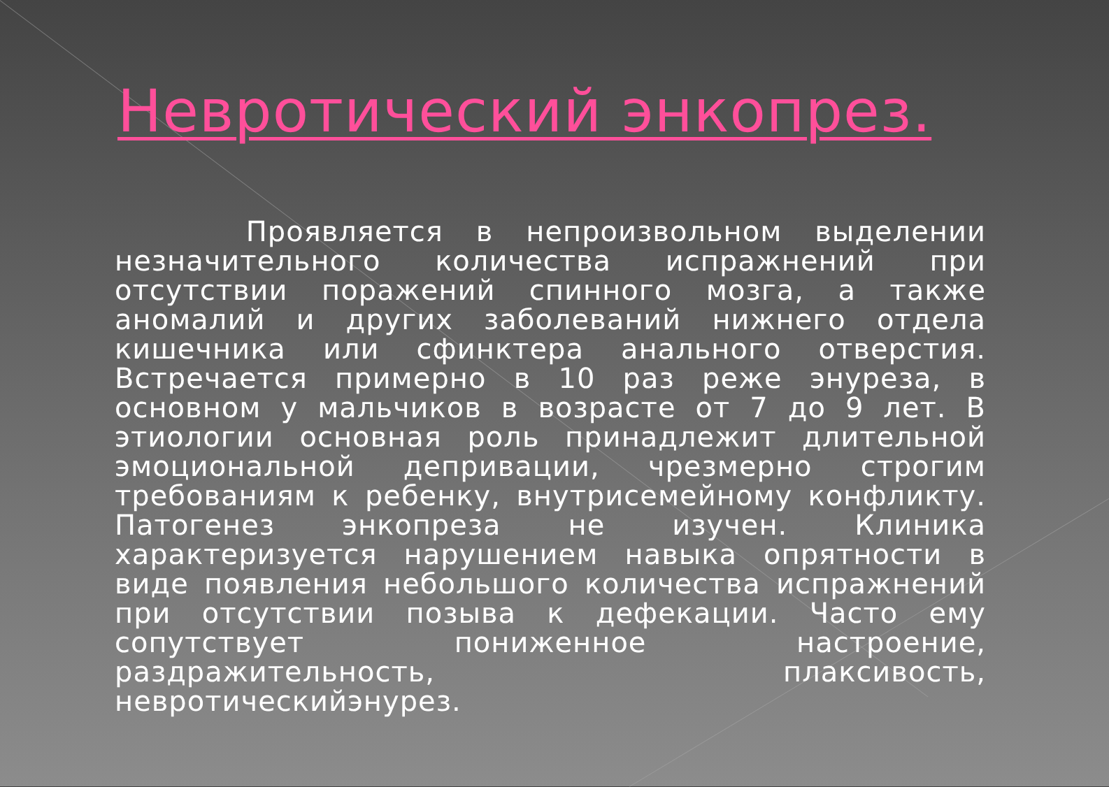Невротический энкопрез.
Проявляется в непроизвольном выделении незначительного количества испражнений при отсутствии поражений спинного мозга, а также аномалий и других заболеваний нижнего отдела кишечника или сфинктера анального отверстия. Встречается примерно в 10 раз реже энуреза, в основном у мальчиков в возрасте от 7 до 9 лет. В этиологии основная роль принадлежит длительной эмоциональной депривации, чрезмерно строгим требованиям к ребенку, внутрисемейному конфликту. Патогенез энкопреза не изучен. Клиника характеризуется нарушением навыка опрятности в виде появления небольшого количества испражнений при отсутствии позыва к дефекации. Часто ему сопутствует пониженное настроение, раздражительность, плаксивость, невротическийэнурез.